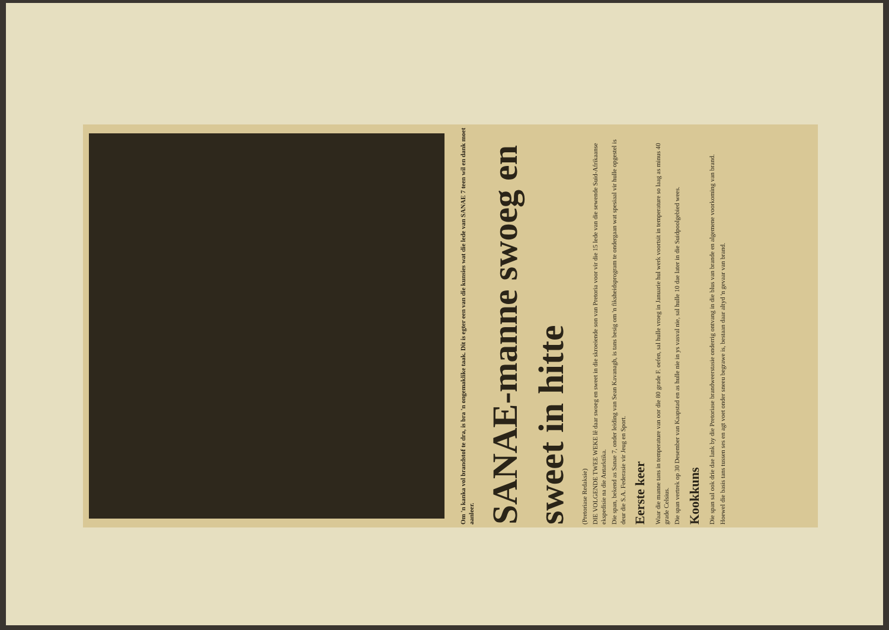Om 'n kanka vol brandstof te dra, is bra 'n ongemaklike taak. Dit is egter een van die kunsies wat die lede van SANAE 7 teen wil en dank moet aanleer.
SANAE-manne swoeg en sweet in hitte
(Pretoriase Redaksie)
DIE VOLGENDE TWEE WEKE lê daar swoeg en sweet in die skroeiende son van Pretoria voor vir die 15 lede van die sewende Suid-Afrikaanse ekspedisie na die Antarktika.
Die span, bekend as Sanae 7, onder leiding van Sean Kavanagh, is tans besig om 'n fiksheidsprogram te ondergaan wat spesiaal vir hulle opgestel is deur die S.A. Federasie vir Jeug en Sport.
Eerste keer
Waar die manne tans in temperature van oor die 80 grade F. oefen, sal hulle vroeg in Januarie hul werk voortsit in temperature so laag as minus 40 grade Celsius.
Die span vertrek op 30 Desember van Kaapstad en as hulle nie in ys vasval nie, sal hulle 10 dae later in die Suidpoolgebied wees.
Kookkuns
Die span sal ook drie dae lank by die Pretoriase brandweerstasie onderrig ontvang in die blus van brande en algemene voorkoming van brand.
Hoewel die basis tans tussen ses en agt voet onder sneeu begrawe is, bestaan daar altyd 'n gevaar van brand.